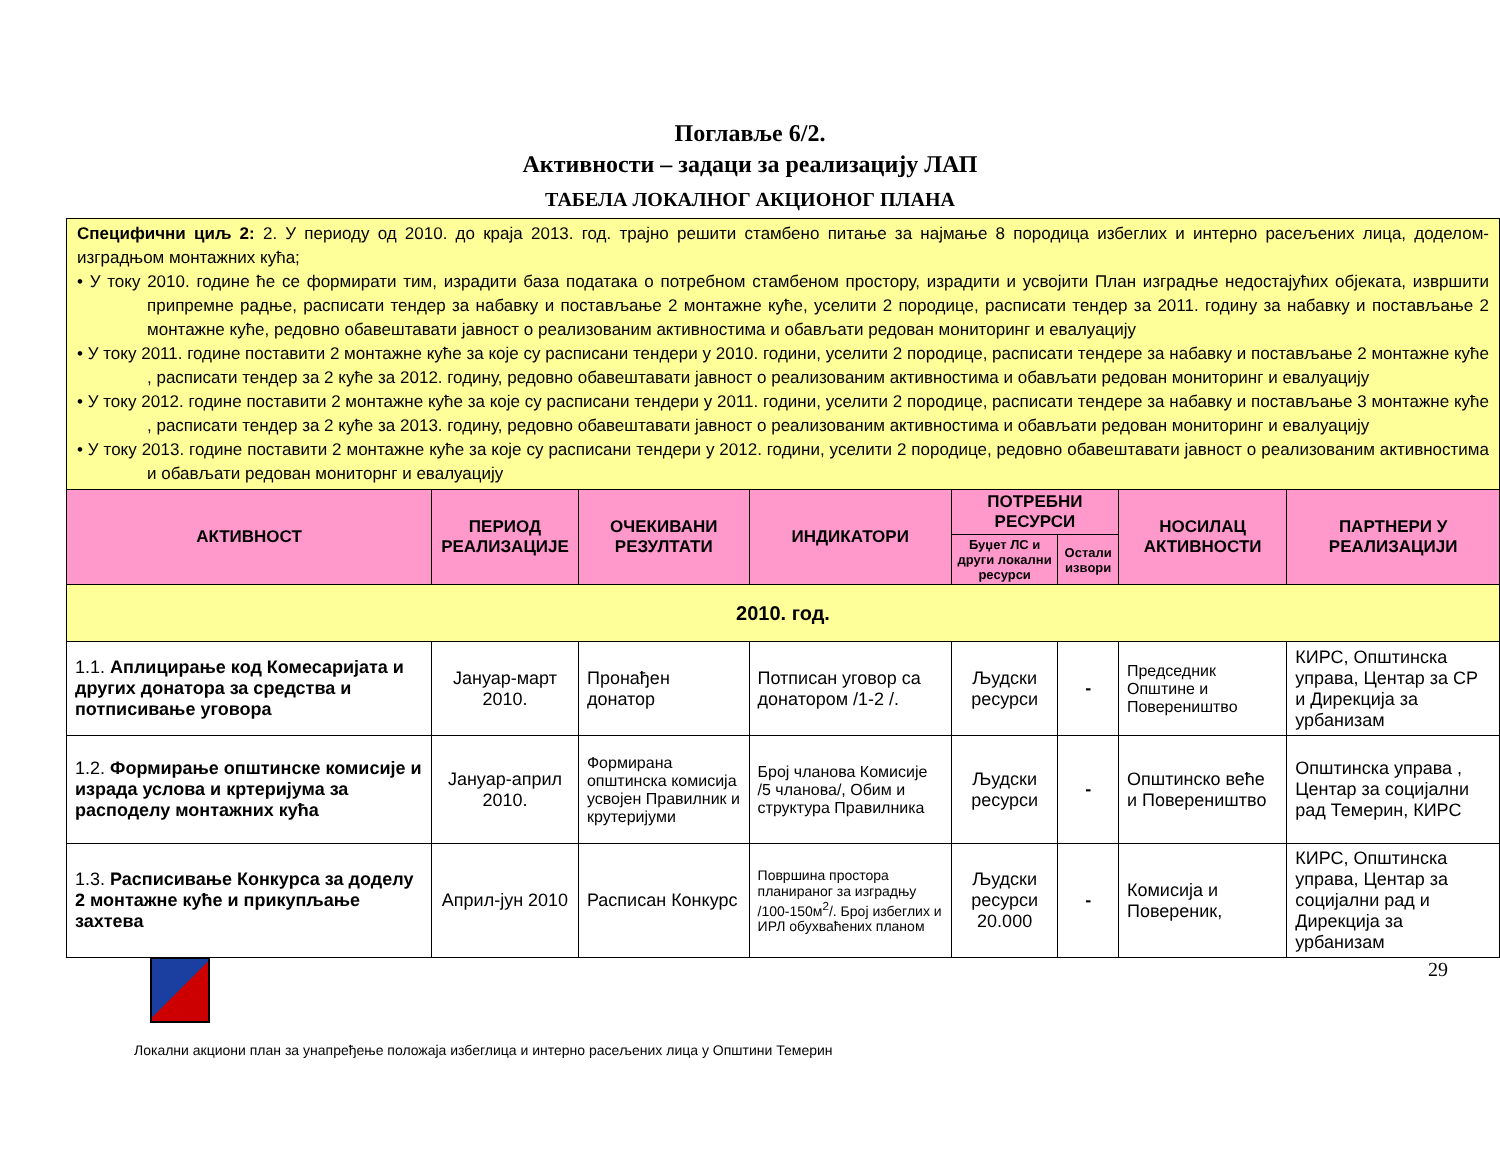Поглавље 6/2.
Активности – задаци за реализацију ЛАП
ТАБЕЛА ЛОКАЛНОГ АКЦИОНОГ ПЛАНА
| Специфични циљ 2: 2. У периоду од 2010. до краја 2013. год. трајно решити стамбено питање за најмање 8 породица избеглих и интерно расељених лица, доделом-изградњом монтажних кућа; • У току 2010. године ће се формирати тим, израдити база података о потребном стамбеном простору, израдити и усвојити План изградње недостајућих објеката, извршити припремне радње, расписати тендер за набавку и постављање 2 монтажне куће, уселити 2 породице, расписати тендер за 2011. годину за набавку и постављање 2 монтажне куће, редовно обавештавати јавност о реализованим активностима и обављати редован мониторинг и евалуацију • У току 2011. године поставити 2 монтажне куће за које су расписани тендери у 2010. години, уселити 2 породице, расписати тендере за набавку и постављање 2 монтажне куће , расписати тендер за 2 куће за 2012. годину, редовно обавештавати јавност о реализованим активностима и обављати редован мониторинг и евалуацију • У току 2012. године поставити 2 монтажне куће за које су расписани тендери у 2011. години, уселити 2 породице, расписати тендере за набавку и постављање 3 монтажне куће , расписати тендер за 2 куће за 2013. годину, редовно обавештавати јавност о реализованим активностима и обављати редован мониторинг и евалуацију • У току 2013. године поставити 2 монтажне куће за које су расписани тендери у 2012. години, уселити 2 породице, редовно обавештавати јавност о реализованим активностима и обављати редован мониторнг и евалуацију | | | | | | | |
| АКТИВНОСТ | ПЕРИОД РЕАЛИЗАЦИЈЕ | ОЧЕКИВАНИ РЕЗУЛТАТИ | ИНДИКАТОРИ | ПОТРЕБНИ РЕСУРСИ | | НОСИЛАЦ АКТИВНОСТИ | ПАРТНЕРИ У РЕАЛИЗАЦИЈИ |
| | | | | Буџет ЛС и други локални ресурси | Остали извори | | |
| 2010. год. | | | | | | | |
| 1.1. Аплицирање код Комесаријата и других донатора за средства и потписивање уговора | Јануар-март 2010. | Пронађен донатор | Потписан уговор са донатором /1-2 /. | Људски ресурси | - | Председник Општине и Повереништво | КИРС, Општинска управа, Центар за СР и Дирекција за урбанизам |
| 1.2. Формирање општинске комисије и израда услова и кртеријума за расподелу монтажних кућа | Јануар-април 2010. | Формирана општинска комисија усвојен Правилник и крутеријуми | Број чланова Комисије /5 чланова/, Обим и структура Правилника | Људски ресурси | - | Општинско веће и Повереништво | Општинска управа , Центар за социјални рад Темерин, КИРС |
| 1.3. Расписивање Конкурса за доделу 2 монтажне куће и прикупљање захтева | Април-јун 2010 | Расписан Конкурс | Површина простора планираног за изградњу /100-150м<sup>2</sup>/. Број избеглих и ИРЛ обухваћених планом | Људски ресурси 20.000 | - | Комисија и Повереник, | КИРС, Општинска управа, Центар за социјални рад и Дирекција за урбанизам |
29
Локални акциони план за унапређење положаја избеглица и интерно расељених лица у Општини Темерин